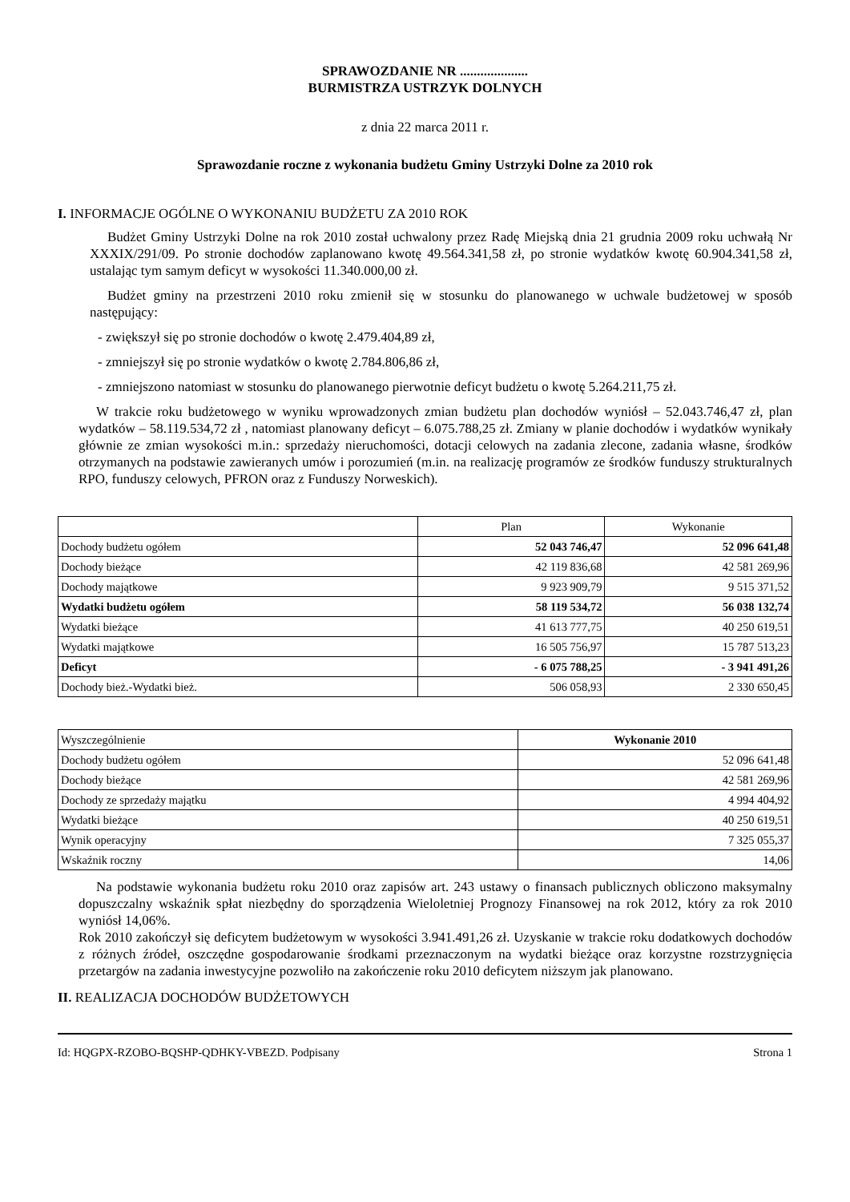SPRAWOZDANIE NR ....................
BURMISTRZA USTRZYK DOLNYCH
z dnia 22 marca 2011 r.
Sprawozdanie roczne z wykonania budżetu Gminy Ustrzyki Dolne za 2010 rok
I. INFORMACJE OGÓLNE O WYKONANIU BUDŻETU ZA 2010 ROK
Budżet Gminy Ustrzyki Dolne na rok 2010 został uchwalony przez Radę Miejską dnia 21 grudnia 2009 roku uchwałą Nr XXXIX/291/09. Po stronie dochodów zaplanowano kwotę 49.564.341,58 zł, po stronie wydatków kwotę 60.904.341,58 zł, ustalając tym samym deficyt w wysokości 11.340.000,00 zł.
Budżet gminy na przestrzeni 2010 roku zmienił się w stosunku do planowanego w uchwale budżetowej w sposób następujący:
- zwiększył się po stronie dochodów o kwotę 2.479.404,89 zł,
- zmniejszył się po stronie wydatków o kwotę 2.784.806,86 zł,
- zmniejszono natomiast w stosunku do planowanego pierwotnie deficyt budżetu o kwotę 5.264.211,75 zł.
W trakcie roku budżetowego w wyniku wprowadzonych zmian budżetu plan dochodów wyniósł – 52.043.746,47 zł, plan wydatków – 58.119.534,72 zł , natomiast planowany deficyt – 6.075.788,25 zł. Zmiany w planie dochodów i wydatków wynikały głównie ze zmian wysokości m.in.: sprzedaży nieruchomości, dotacji celowych na zadania zlecone, zadania własne, środków otrzymanych na podstawie zawieranych umów i porozumień (m.in. na realizację programów ze środków funduszy strukturalnych RPO, funduszy celowych, PFRON oraz z Funduszy Norweskich).
| | Plan | Wykonanie |
| --- | --- | --- |
| Dochody budżetu ogółem | 52 043 746,47 | 52 096 641,48 |
| Dochody bieżące | 42 119 836,68 | 42 581 269,96 |
| Dochody majątkowe | 9 923 909,79 | 9 515 371,52 |
| Wydatki budżetu ogółem | 58 119 534,72 | 56 038 132,74 |
| Wydatki bieżące | 41 613 777,75 | 40 250 619,51 |
| Wydatki majątkowe | 16 505 756,97 | 15 787 513,23 |
| Deficyt | - 6 075 788,25 | - 3 941 491,26 |
| Dochody bież.-Wydatki bież. | 506 058,93 | 2 330 650,45 |
| Wyszczególnienie | Wykonanie 2010 |
| Dochody budżetu ogółem | 52 096 641,48 |
| Dochody bieżące | 42 581 269,96 |
| Dochody ze sprzedaży majątku | 4 994 404,92 |
| Wydatki bieżące | 40 250 619,51 |
| Wynik operacyjny | 7 325 055,37 |
| Wskaźnik roczny | 14,06 |
Na podstawie wykonania budżetu roku 2010 oraz zapisów art. 243 ustawy o finansach publicznych obliczono maksymalny dopuszczalny wskaźnik spłat niezbędny do sporządzenia Wieloletniej Prognozy Finansowej na rok 2012, który za rok 2010 wyniósł 14,06%.
Rok 2010 zakończył się deficytem budżetowym w wysokości 3.941.491,26 zł. Uzyskanie w trakcie roku dodatkowych dochodów z różnych źródeł, oszczędne gospodarowanie środkami przeznaczonym na wydatki bieżące oraz korzystne rozstrzygnięcia przetargów na zadania inwestycyjne pozwoliło na zakończenie roku 2010 deficytem niższym jak planowano.
II. REALIZACJA DOCHODÓW BUDŻETOWYCH
Id: HQGPX-RZOBO-BQSHP-QDHKY-VBEZD. Podpisany Strona 1